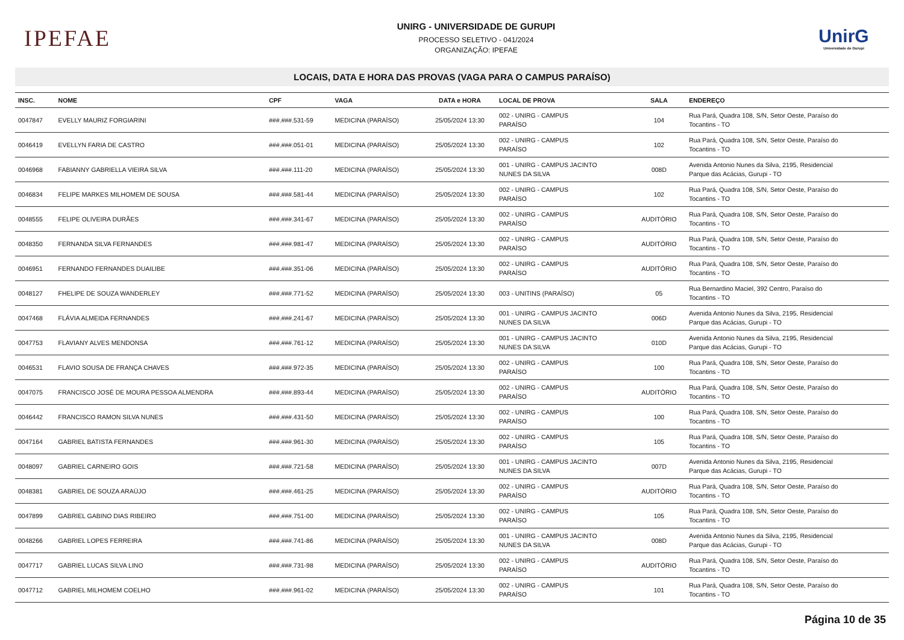IPEFAE
UNIRG - UNIVERSIDADE DE GURUPI
PROCESSO SELETIVO - 041/2024
ORGANIZAÇÃO: IPEFAE
UnirG
Universidade de Gurupi
LOCAIS, DATA E HORA DAS PROVAS (VAGA PARA O CAMPUS PARAÍSO)
| INSC. | NOME | CPF | VAGA | DATA e HORA | LOCAL DE PROVA | SALA | ENDEREÇO |
| --- | --- | --- | --- | --- | --- | --- | --- |
| 0047847 | EVELLY MAURIZ FORGIARINI | ###.###.531-59 | MEDICINA (PARAÍSO) | 25/05/2024 13:30 | 002 - UNIRG - CAMPUS PARAÍSO | 104 | Rua Pará, Quadra 108, S/N, Setor Oeste, Paraíso do Tocantins - TO |
| 0046419 | EVELLYN FARIA DE CASTRO | ###.###.051-01 | MEDICINA (PARAÍSO) | 25/05/2024 13:30 | 002 - UNIRG - CAMPUS PARAÍSO | 102 | Rua Pará, Quadra 108, S/N, Setor Oeste, Paraíso do Tocantins - TO |
| 0046968 | FABIANNY GABRIELLA VIEIRA SILVA | ###.###.111-20 | MEDICINA (PARAÍSO) | 25/05/2024 13:30 | 001 - UNIRG - CAMPUS JACINTO NUNES DA SILVA | 008D | Avenida Antonio Nunes da Silva, 2195, Residencial Parque das Acácias, Gurupi - TO |
| 0046834 | FELIPE MARKES MILHOMEM DE SOUSA | ###.###.581-44 | MEDICINA (PARAÍSO) | 25/05/2024 13:30 | 002 - UNIRG - CAMPUS PARAÍSO | 102 | Rua Pará, Quadra 108, S/N, Setor Oeste, Paraíso do Tocantins - TO |
| 0048555 | FELIPE OLIVEIRA DURÃES | ###.###.341-67 | MEDICINA (PARAÍSO) | 25/05/2024 13:30 | 002 - UNIRG - CAMPUS PARAÍSO | AUDITÓRIO | Rua Pará, Quadra 108, S/N, Setor Oeste, Paraíso do Tocantins - TO |
| 0048350 | FERNANDA SILVA FERNANDES | ###.###.981-47 | MEDICINA (PARAÍSO) | 25/05/2024 13:30 | 002 - UNIRG - CAMPUS PARAÍSO | AUDITÓRIO | Rua Pará, Quadra 108, S/N, Setor Oeste, Paraíso do Tocantins - TO |
| 0046951 | FERNANDO FERNANDES DUAILIBE | ###.###.351-06 | MEDICINA (PARAÍSO) | 25/05/2024 13:30 | 002 - UNIRG - CAMPUS PARAÍSO | AUDITÓRIO | Rua Pará, Quadra 108, S/N, Setor Oeste, Paraíso do Tocantins - TO |
| 0048127 | FHELIPE DE SOUZA WANDERLEY | ###.###.771-52 | MEDICINA (PARAÍSO) | 25/05/2024 13:30 | 003 - UNITINS (PARAÍSO) | 05 | Rua Bernardino Maciel, 392 Centro, Paraíso do Tocantins - TO |
| 0047468 | FLÁVIA ALMEIDA FERNANDES | ###.###.241-67 | MEDICINA (PARAÍSO) | 25/05/2024 13:30 | 001 - UNIRG - CAMPUS JACINTO NUNES DA SILVA | 006D | Avenida Antonio Nunes da Silva, 2195, Residencial Parque das Acácias, Gurupi - TO |
| 0047753 | FLAVIANY ALVES MENDONSA | ###.###.761-12 | MEDICINA (PARAÍSO) | 25/05/2024 13:30 | 001 - UNIRG - CAMPUS JACINTO NUNES DA SILVA | 010D | Avenida Antonio Nunes da Silva, 2195, Residencial Parque das Acácias, Gurupi - TO |
| 0046531 | FLAVIO SOUSA DE FRANÇA CHAVES | ###.###.972-35 | MEDICINA (PARAÍSO) | 25/05/2024 13:30 | 002 - UNIRG - CAMPUS PARAÍSO | 100 | Rua Pará, Quadra 108, S/N, Setor Oeste, Paraíso do Tocantins - TO |
| 0047075 | FRANCISCO JOSÉ DE MOURA PESSOA ALMENDRA | ###.###.893-44 | MEDICINA (PARAÍSO) | 25/05/2024 13:30 | 002 - UNIRG - CAMPUS PARAÍSO | AUDITÓRIO | Rua Pará, Quadra 108, S/N, Setor Oeste, Paraíso do Tocantins - TO |
| 0046442 | FRANCISCO RAMON SILVA NUNES | ###.###.431-50 | MEDICINA (PARAÍSO) | 25/05/2024 13:30 | 002 - UNIRG - CAMPUS PARAÍSO | 100 | Rua Pará, Quadra 108, S/N, Setor Oeste, Paraíso do Tocantins - TO |
| 0047164 | GABRIEL BATISTA FERNANDES | ###.###.961-30 | MEDICINA (PARAÍSO) | 25/05/2024 13:30 | 002 - UNIRG - CAMPUS PARAÍSO | 105 | Rua Pará, Quadra 108, S/N, Setor Oeste, Paraíso do Tocantins - TO |
| 0048097 | GABRIEL CARNEIRO GOIS | ###.###.721-58 | MEDICINA (PARAÍSO) | 25/05/2024 13:30 | 001 - UNIRG - CAMPUS JACINTO NUNES DA SILVA | 007D | Avenida Antonio Nunes da Silva, 2195, Residencial Parque das Acácias, Gurupi - TO |
| 0048381 | GABRIEL DE SOUZA ARAÚJO | ###.###.461-25 | MEDICINA (PARAÍSO) | 25/05/2024 13:30 | 002 - UNIRG - CAMPUS PARAÍSO | AUDITÓRIO | Rua Pará, Quadra 108, S/N, Setor Oeste, Paraíso do Tocantins - TO |
| 0047899 | GABRIEL GABINO DIAS RIBEIRO | ###.###.751-00 | MEDICINA (PARAÍSO) | 25/05/2024 13:30 | 002 - UNIRG - CAMPUS PARAÍSO | 105 | Rua Pará, Quadra 108, S/N, Setor Oeste, Paraíso do Tocantins - TO |
| 0048266 | GABRIEL LOPES FERREIRA | ###.###.741-86 | MEDICINA (PARAÍSO) | 25/05/2024 13:30 | 001 - UNIRG - CAMPUS JACINTO NUNES DA SILVA | 008D | Avenida Antonio Nunes da Silva, 2195, Residencial Parque das Acácias, Gurupi - TO |
| 0047717 | GABRIEL LUCAS SILVA LINO | ###.###.731-98 | MEDICINA (PARAÍSO) | 25/05/2024 13:30 | 002 - UNIRG - CAMPUS PARAÍSO | AUDITÓRIO | Rua Pará, Quadra 108, S/N, Setor Oeste, Paraíso do Tocantins - TO |
| 0047712 | GABRIEL MILHOMEM COELHO | ###.###.961-02 | MEDICINA (PARAÍSO) | 25/05/2024 13:30 | 002 - UNIRG - CAMPUS PARAÍSO | 101 | Rua Pará, Quadra 108, S/N, Setor Oeste, Paraíso do Tocantins - TO |
Página 10 de 35